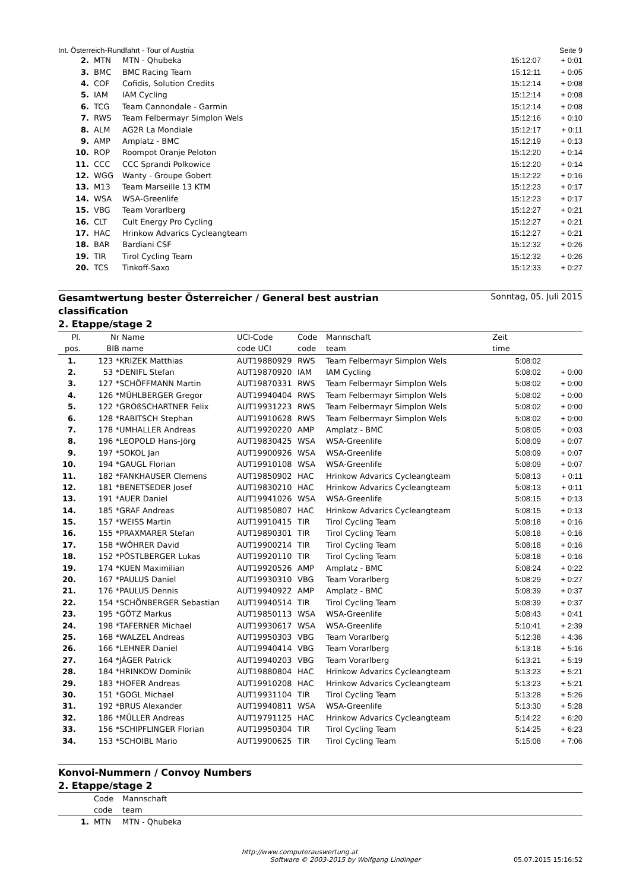Int. Österreich-Rundfahrt - Tour of Austria Seite 9
| 2. | MTN | MTN - Qhubeka | 15:12:07 | + 0:01 |
| 3. | BMC | BMC Racing Team | 15:12:11 | + 0:05 |
| 4. | COF | Cofidis, Solution Credits | 15:12:14 | + 0:08 |
| 5. | IAM | IAM Cycling | 15:12:14 | + 0:08 |
| 6. | TCG | Team Cannondale - Garmin | 15:12:14 | + 0:08 |
| 7. | RWS | Team Felbermayr Simplon Wels | 15:12:16 | + 0:10 |
| 8. | ALM | AG2R La Mondiale | 15:12:17 | + 0:11 |
| 9. | AMP | Amplatz - BMC | 15:12:19 | + 0:13 |
| 10. | ROP | Roompot Oranje Peloton | 15:12:20 | + 0:14 |
| 11. | CCC | CCC Sprandi Polkowice | 15:12:20 | + 0:14 |
| 12. | WGG | Wanty - Groupe Gobert | 15:12:22 | + 0:16 |
| 13. | M13 | Team Marseille 13 KTM | 15:12:23 | + 0:17 |
| 14. | WSA | WSA-Greenlife | 15:12:23 | + 0:17 |
| 15. | VBG | Team Vorarlberg | 15:12:27 | + 0:21 |
| 16. | CLT | Cult Energy Pro Cycling | 15:12:27 | + 0:21 |
| 17. | HAC | Hrinkow Advarics Cycleangteam | 15:12:27 | + 0:21 |
| 18. | BAR | Bardiani CSF | 15:12:32 | + 0:26 |
| 19. | TIR | Tirol Cycling Team | 15:12:32 | + 0:26 |
| 20. | TCS | Tinkoff-Saxo | 15:12:33 | + 0:27 |
Gesamtwertung bester Österreicher / General best austrian
classification
Sonntag, 05. Juli 2015
2. Etappe/stage 2
| Pl. pos. | Nr BIB | Name name | UCI-Code code UCI | Code code | Mannschaft team | Zeit time | |
| --- | --- | --- | --- | --- | --- | --- | --- |
| 1. | 123 * | KRIZEK Matthias | AUT19880929 | RWS | Team Felbermayr Simplon Wels | 5:08:02 | |
| 2. | 53 * | DENIFL Stefan | AUT19870920 | IAM | IAM Cycling | 5:08:02 | + 0:00 |
| 3. | 127 * | SCHÖFFMANN Martin | AUT19870331 | RWS | Team Felbermayr Simplon Wels | 5:08:02 | + 0:00 |
| 4. | 126 * | MÜHLBERGER Gregor | AUT19940404 | RWS | Team Felbermayr Simplon Wels | 5:08:02 | + 0:00 |
| 5. | 122 * | GROßSCHARTNER Felix | AUT19931223 | RWS | Team Felbermayr Simplon Wels | 5:08:02 | + 0:00 |
| 6. | 128 * | RABITSCH Stephan | AUT19910628 | RWS | Team Felbermayr Simplon Wels | 5:08:02 | + 0:00 |
| 7. | 178 * | UMHALLER Andreas | AUT19920220 | AMP | Amplatz - BMC | 5:08:05 | + 0:03 |
| 8. | 196 * | LEOPOLD Hans-Jörg | AUT19830425 | WSA | WSA-Greenlife | 5:08:09 | + 0:07 |
| 9. | 197 * | SOKOL Jan | AUT19900926 | WSA | WSA-Greenlife | 5:08:09 | + 0:07 |
| 10. | 194 * | GAUGL Florian | AUT19910108 | WSA | WSA-Greenlife | 5:08:09 | + 0:07 |
| 11. | 182 * | FANKHAUSER Clemens | AUT19850902 | HAC | Hrinkow Advarics Cycleangteam | 5:08:13 | + 0:11 |
| 12. | 181 * | BENETSEDER Josef | AUT19830210 | HAC | Hrinkow Advarics Cycleangteam | 5:08:13 | + 0:11 |
| 13. | 191 * | AUER Daniel | AUT19941026 | WSA | WSA-Greenlife | 5:08:15 | + 0:13 |
| 14. | 185 * | GRAF Andreas | AUT19850807 | HAC | Hrinkow Advarics Cycleangteam | 5:08:15 | + 0:13 |
| 15. | 157 * | WEISS Martin | AUT19910415 | TIR | Tirol Cycling Team | 5:08:18 | + 0:16 |
| 16. | 155 * | PRAXMARER Stefan | AUT19890301 | TIR | Tirol Cycling Team | 5:08:18 | + 0:16 |
| 17. | 158 * | WÖHRER David | AUT19900214 | TIR | Tirol Cycling Team | 5:08:18 | + 0:16 |
| 18. | 152 * | PÖSTLBERGER Lukas | AUT19920110 | TIR | Tirol Cycling Team | 5:08:18 | + 0:16 |
| 19. | 174 * | KUEN Maximilian | AUT19920526 | AMP | Amplatz - BMC | 5:08:24 | + 0:22 |
| 20. | 167 * | PAULUS Daniel | AUT19930310 | VBG | Team Vorarlberg | 5:08:29 | + 0:27 |
| 21. | 176 * | PAULUS Dennis | AUT19940922 | AMP | Amplatz - BMC | 5:08:39 | + 0:37 |
| 22. | 154 * | SCHÖNBERGER Sebastian | AUT19940514 | TIR | Tirol Cycling Team | 5:08:39 | + 0:37 |
| 23. | 195 * | GÖTZ Markus | AUT19850113 | WSA | WSA-Greenlife | 5:08:43 | + 0:41 |
| 24. | 198 * | TAFERNER Michael | AUT19930617 | WSA | WSA-Greenlife | 5:10:41 | + 2:39 |
| 25. | 168 * | WALZEL Andreas | AUT19950303 | VBG | Team Vorarlberg | 5:12:38 | + 4:36 |
| 26. | 166 * | LEHNER Daniel | AUT19940414 | VBG | Team Vorarlberg | 5:13:18 | + 5:16 |
| 27. | 164 * | JÄGER Patrick | AUT19940203 | VBG | Team Vorarlberg | 5:13:21 | + 5:19 |
| 28. | 184 * | HRINKOW Dominik | AUT19880804 | HAC | Hrinkow Advarics Cycleangteam | 5:13:23 | + 5:21 |
| 29. | 183 * | HOFER Andreas | AUT19910208 | HAC | Hrinkow Advarics Cycleangteam | 5:13:23 | + 5:21 |
| 30. | 151 * | GOGL Michael | AUT19931104 | TIR | Tirol Cycling Team | 5:13:28 | + 5:26 |
| 31. | 192 * | BRUS Alexander | AUT19940811 | WSA | WSA-Greenlife | 5:13:30 | + 5:28 |
| 32. | 186 * | MÜLLER Andreas | AUT19791125 | HAC | Hrinkow Advarics Cycleangteam | 5:14:22 | + 6:20 |
| 33. | 156 * | SCHIPFLINGER Florian | AUT19950304 | TIR | Tirol Cycling Team | 5:14:25 | + 6:23 |
| 34. | 153 * | SCHOIBL Mario | AUT19900625 | TIR | Tirol Cycling Team | 5:15:08 | + 7:06 |
Konvoi-Nummern / Convoy Numbers
2. Etappe/stage 2
| | Code code | Mannschaft team |
| --- | --- | --- |
| 1. | MTN | MTN - Qhubeka |
http://www.computerauswertung.at
Software © 2003-2015 by Wolfgang Lindinger 05.07.2015 15:16:52